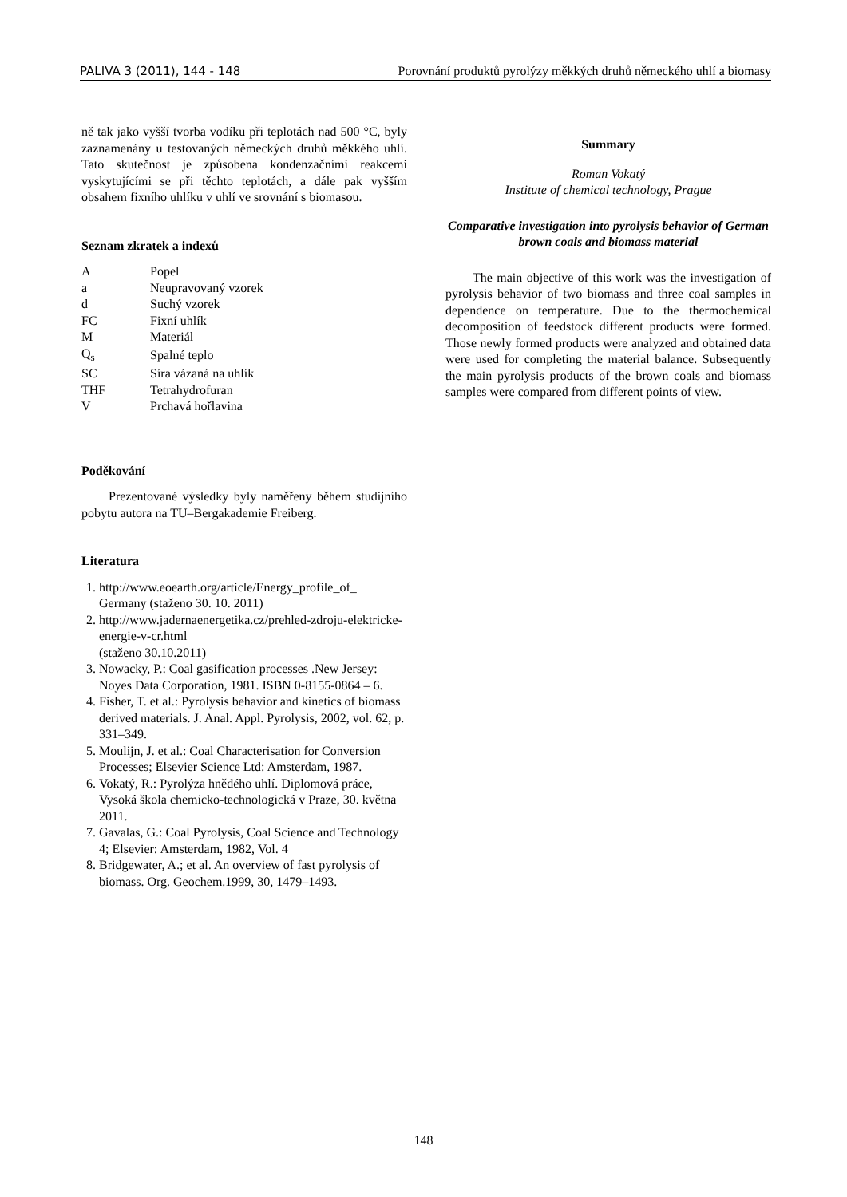PALIVA 3 (2011), 144 - 148 Porovnání produktů pyrolýzy měkkých druhů německého uhlí a biomasy
ně tak jako vyšší tvorba vodíku při teplotách nad 500 °C, byly zaznamenány u testovaných německých druhů měkkého uhlí. Tato skutečnost je způsobena kondenzačními reakcemi vyskytujícími se při těchto teplotách, a dále pak vyšším obsahem fixního uhlíku v uhlí ve srovnání s biomasou.
Seznam zkratek a indexů
| A | Popel |
| a | Neupravovaný vzorek |
| d | Suchý vzorek |
| FC | Fixní uhlík |
| M | Materiál |
| Q<sub>s</sub> | Spalné teplo |
| SC | Síra vázaná na uhlík |
| THF | Tetrahydrofuran |
| V | Prchavá hořlavina |
Poděkování
Prezentované výsledky byly naměřeny během studijního pobytu autora na TU–Bergakademie Freiberg.
Literatura
1. http://www.eoearth.org/article/Energy_profile_of_ Germany (staženo 30. 10. 2011)
2. http://www.jadernaenergetika.cz/prehled-zdroju-elektricke-energie-v-cr.html
(staženo 30.10.2011)
3. Nowacky, P.: Coal gasification processes .New Jersey: Noyes Data Corporation, 1981. ISBN 0-8155-0864 – 6.
4. Fisher, T. et al.: Pyrolysis behavior and kinetics of biomass derived materials. J. Anal. Appl. Pyrolysis, 2002, vol. 62, p. 331–349.
5. Moulijn, J. et al.: Coal Characterisation for Conversion Processes; Elsevier Science Ltd: Amsterdam, 1987.
6. Vokatý, R.: Pyrolýza hnědého uhlí. Diplomová práce, Vysoká škola chemicko-technologická v Praze, 30. května 2011.
7. Gavalas, G.: Coal Pyrolysis, Coal Science and Technology 4; Elsevier: Amsterdam, 1982, Vol. 4
8. Bridgewater, A.; et al. An overview of fast pyrolysis of biomass. Org. Geochem.1999, 30, 1479–1493.
Summary
Roman Vokatý
Institute of chemical technology, Prague
Comparative investigation into pyrolysis behavior of German brown coals and biomass material
The main objective of this work was the investigation of pyrolysis behavior of two biomass and three coal samples in dependence on temperature. Due to the thermochemical decomposition of feedstock different products were formed. Those newly formed products were analyzed and obtained data were used for completing the material balance. Subsequently the main pyrolysis products of the brown coals and biomass samples were compared from different points of view.
148